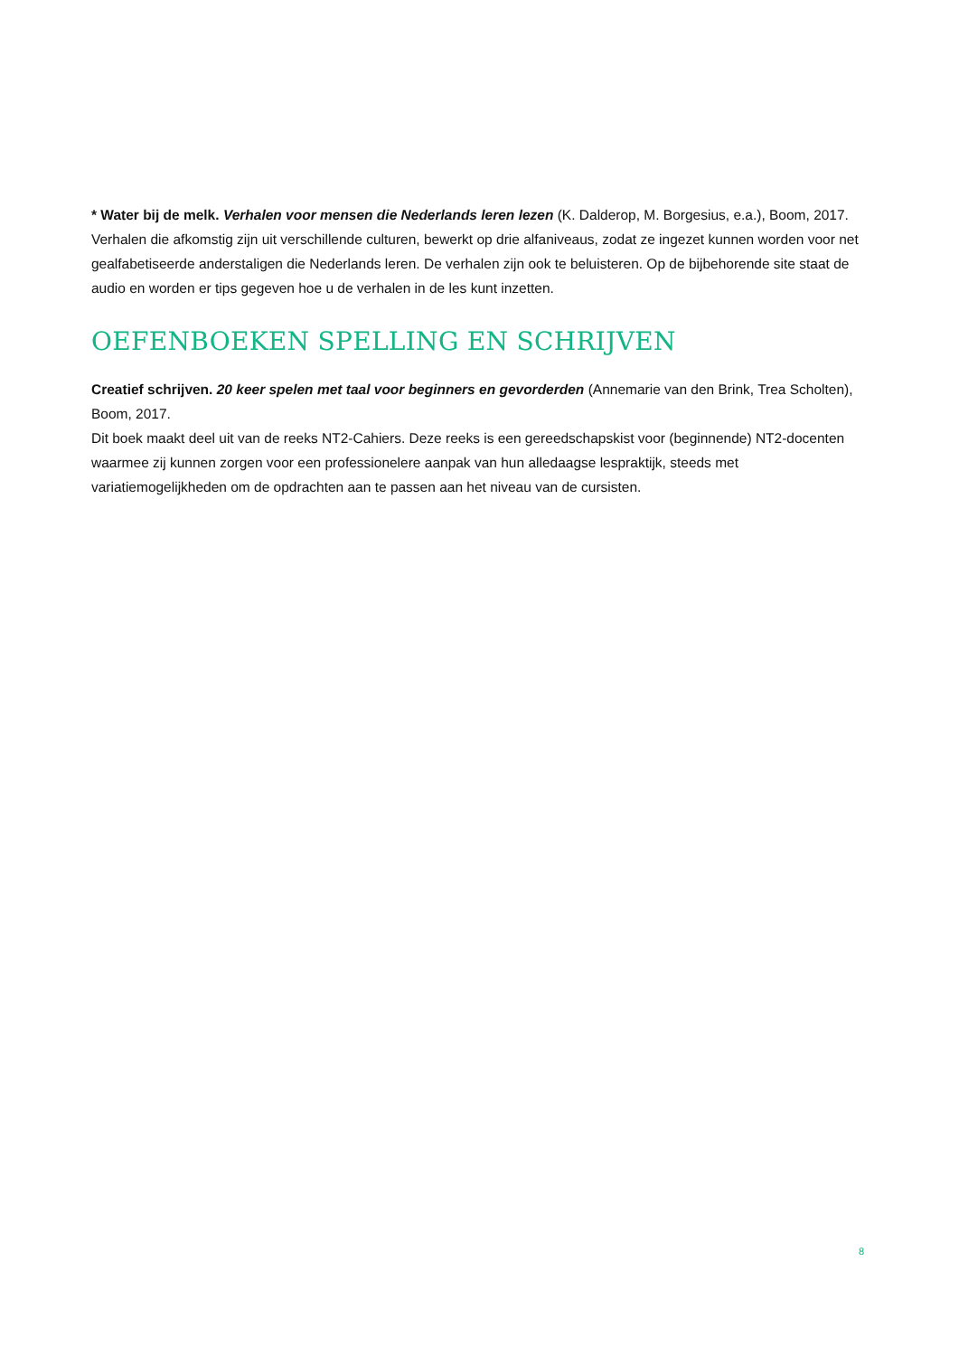* Water bij de melk. Verhalen voor mensen die Nederlands leren lezen (K. Dalderop, M. Borgesius, e.a.), Boom, 2017.
Verhalen die afkomstig zijn uit verschillende culturen, bewerkt op drie alfaniveaus, zodat ze ingezet kunnen worden voor net gealfabetiseerde anderstaligen die Nederlands leren. De verhalen zijn ook te beluisteren. Op de bijbehorende site staat de audio en worden er tips gegeven hoe u de verhalen in de les kunt inzetten.
OEFENBOEKEN SPELLING EN SCHRIJVEN
Creatief schrijven. 20 keer spelen met taal voor beginners en gevorderden (Annemarie van den Brink, Trea Scholten), Boom, 2017.
Dit boek maakt deel uit van de reeks NT2-Cahiers. Deze reeks is een gereedschapskist voor (beginnende) NT2-docenten waarmee zij kunnen zorgen voor een professionelere aanpak van hun alledaagse lespraktijk, steeds met variatiemogelijkheden om de opdrachten aan te passen aan het niveau van de cursisten.
8